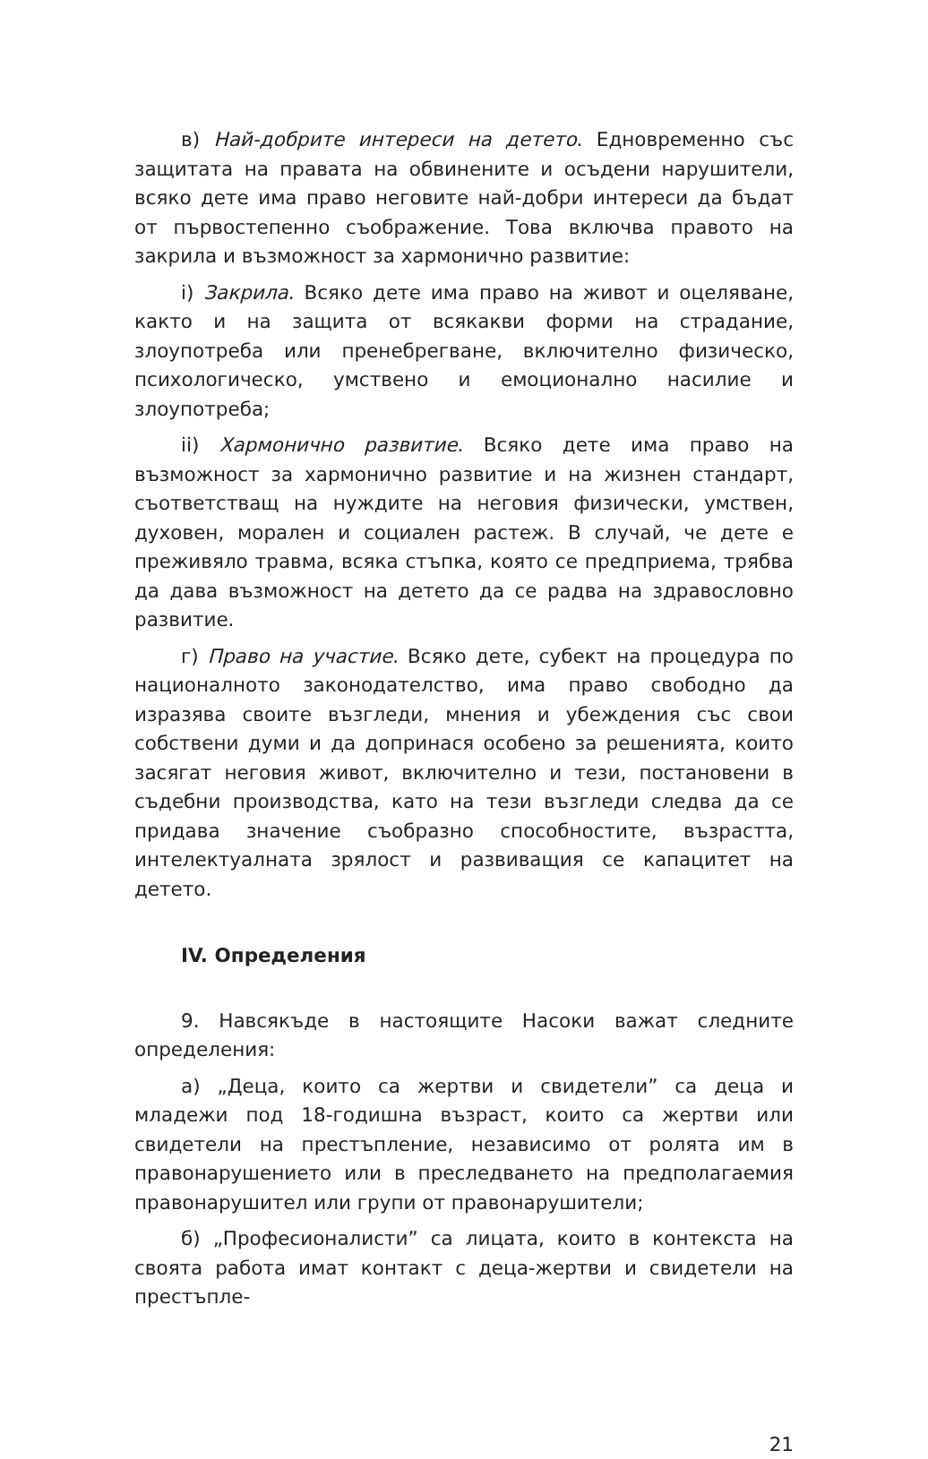в) Най-добрите интереси на детето. Едновременно със защитата на правата на обвинените и осъдени нарушители, всяко дете има право неговите най-добри интереси да бъдат от първостепенно съображение. Това включва правото на закрила и възможност за хармонично развитие:
i) Закрила. Всяко дете има право на живот и оцеляване, както и на защита от всякакви форми на страдание, злоупотреба или пренебрегване, включително физическо, психологическо, умствено и емоционално насилие и злоупотреба;
ii) Хармонично развитие. Всяко дете има право на възможност за хармонично развитие и на жизнен стандарт, съответстващ на нуждите на неговия физически, умствен, духовен, морален и социален растеж. В случай, че дете е преживяло травма, всяка стъпка, която се предприема, трябва да дава възможност на детето да се радва на здравословно развитие.
г) Право на участие. Всяко дете, субект на процедура по националното законодателство, има право свободно да изразява своите възгледи, мнения и убеждения със свои собствени думи и да допринася особено за решенията, които засягат неговия живот, включително и тези, постановени в съдебни производства, като на тези възгледи следва да се придава значение съобразно способностите, възрастта, интелектуалната зрялост и развиващия се капацитет на детето.
IV. Определения
9. Навсякъде в настоящите Насоки важат следните определения:
а) „Деца, които са жертви и свидетели” са деца и младежи под 18-годишна възраст, които са жертви или свидетели на престъпление, независимо от ролята им в правонарушението или в преследването на предполагаемия правонарушител или групи от правонарушители;
б) „Професионалисти” са лицата, които в контекста на своята работа имат контакт с деца-жертви и свидетели на престъпле-
21